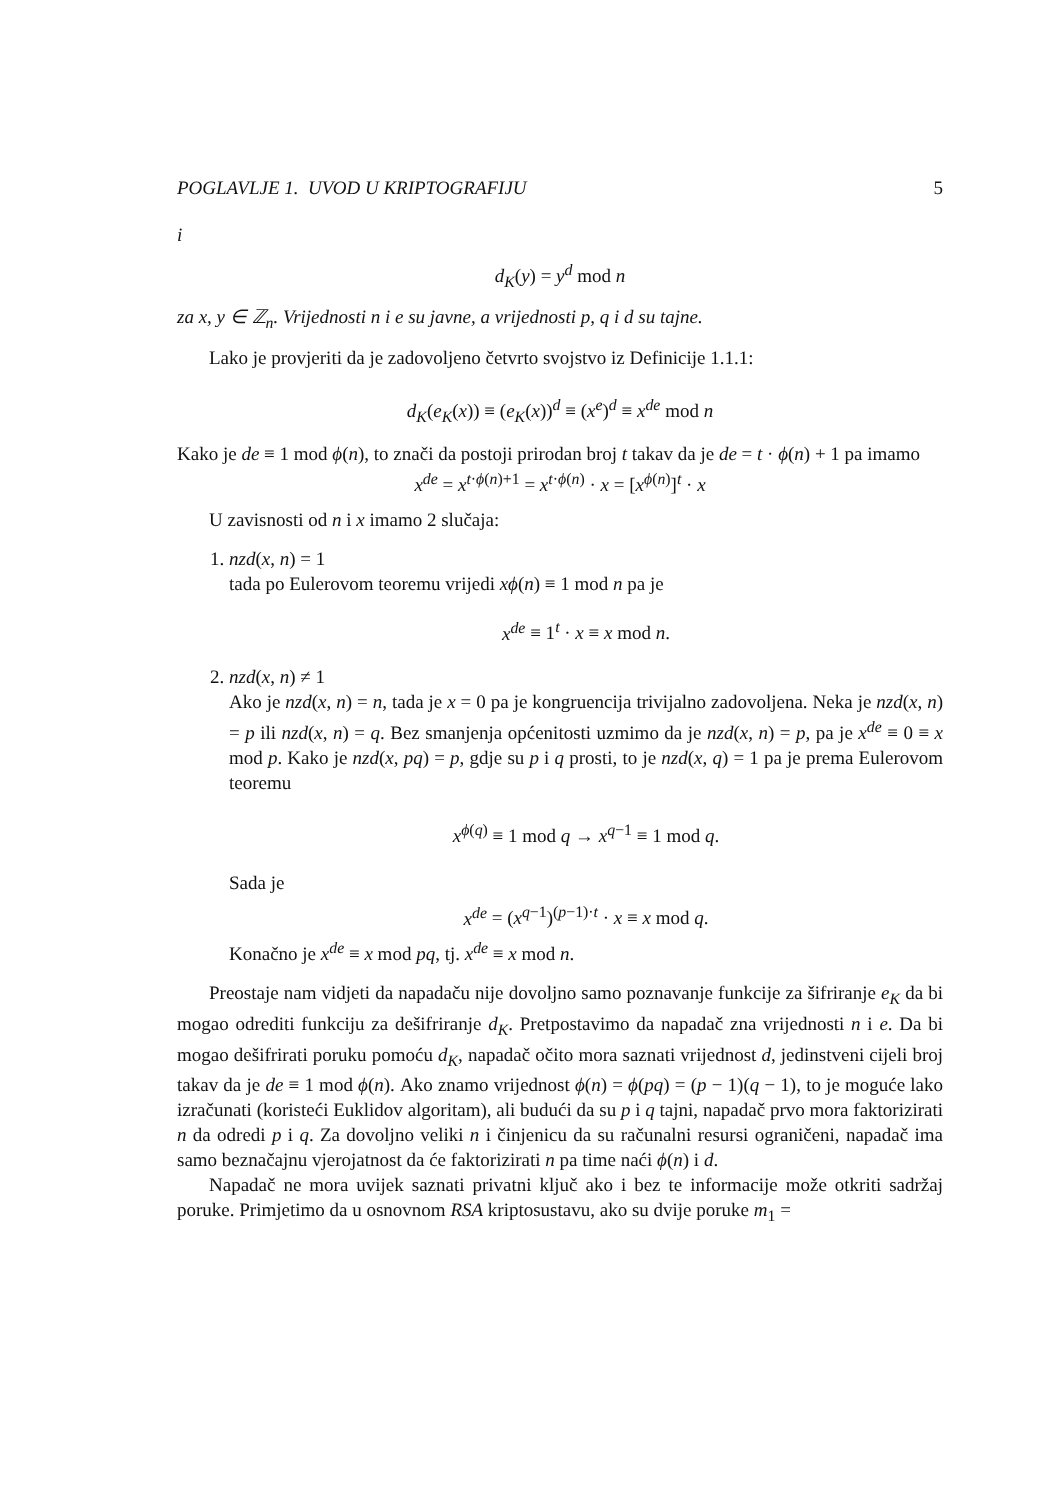POGLAVLJE 1. UVOD U KRIPTOGRAFIJU 5
i
d<sub>K</sub>(y) = y<sup>d</sup> mod n
za x, y ∈ ℤ<sub>n</sub>. Vrijednosti n i e su javne, a vrijednosti p, q i d su tajne.
Lako je provjeriti da je zadovoljeno četvrto svojstvo iz Definicije 1.1.1:
d<sub>K</sub>(e<sub>K</sub>(x)) ≡ (e<sub>K</sub>(x))<sup>d</sup> ≡ (x<sup>e</sup>)<sup>d</sup> ≡ x<sup>de</sup> mod n
Kako je de ≡ 1 mod ϕ(n), to znači da postoji prirodan broj t takav da je de = t · ϕ(n) + 1 pa imamo
x<sup>de</sup> = x<sup>t·ϕ(n)+1</sup> = x<sup>t·ϕ(n)</sup> · x = [x<sup>ϕ(n)</sup>]<sup>t</sup> · x
U zavisnosti od n i x imamo 2 slučaja:
1. nzd(x, n) = 1
tada po Eulerovom teoremu vrijedi xϕ(n) ≡ 1 mod n pa je
x<sup>de</sup> ≡ 1<sup>t</sup> · x ≡ x mod n.
2. nzd(x, n) ≠ 1
Ako je nzd(x, n) = n, tada je x = 0 pa je kongruencija trivijalno zadovoljena. Neka je nzd(x, n) = p ili nzd(x, n) = q. Bez smanjenja općenitosti uzmimo da je nzd(x, n) = p, pa je x<sup>de</sup> ≡ 0 ≡ x mod p. Kako je nzd(x, pq) = p, gdje su p i q prosti, to je nzd(x, q) = 1 pa je prema Eulerovom teoremu
x<sup>ϕ(q)</sup> ≡ 1 mod q → x<sup>q−1</sup> ≡ 1 mod q.
Sada je
x<sup>de</sup> = (x<sup>q−1</sup>)<sup>(p−1)·t</sup> · x ≡ x mod q.
Konačno je x<sup>de</sup> ≡ x mod pq, tj. x<sup>de</sup> ≡ x mod n.
Preostaje nam vidjeti da napadaču nije dovoljno samo poznavanje funkcije za šifriranje e<sub>K</sub> da bi mogao odrediti funkciju za dešifriranje d<sub>K</sub>. Pretpostavimo da napadač zna vrijednosti n i e. Da bi mogao dešifrirati poruku pomoću d<sub>K</sub>, napadač očito mora saznati vrijednost d, jedinstveni cijeli broj takav da je de ≡ 1 mod ϕ(n). Ako znamo vrijednost ϕ(n) = ϕ(pq) = (p − 1)(q − 1), to je moguće lako izračunati (koristeći Euklidov algoritam), ali budući da su p i q tajni, napadač prvo mora faktorizirati n da odredi p i q. Za dovoljno veliki n i činjenicu da su računalni resursi ograničeni, napadač ima samo beznačajnu vjerojatnost da će faktorizirati n pa time naći ϕ(n) i d.
Napadač ne mora uvijek saznati privatni ključ ako i bez te informacije može otkriti sadržaj poruke. Primjetimo da u osnovnom RSA kriptosustavu, ako su dvije poruke m<sub>1</sub> =